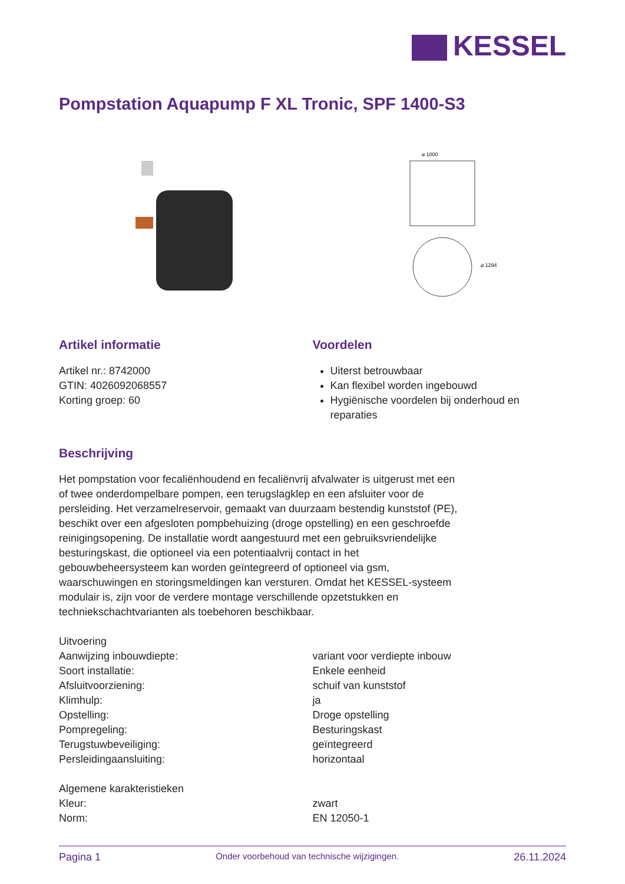KESSEL
Pompstation Aquapump F XL Tronic, SPF 1400-S3
⌀ 1000
⌀ 1294
Artikel informatie
Artikel nr.: 8742000
GTIN: 4026092068557
Korting groep: 60
Voordelen
Uiterst betrouwbaar
Kan flexibel worden ingebouwd
Hygiënische voordelen bij onderhoud en reparaties
Beschrijving
Het pompstation voor fecaliënhoudend en fecaliënvrij afvalwater is uitgerust met een of twee onderdompelbare pompen, een terugslagklep en een afsluiter voor de persleiding. Het verzamelreservoir, gemaakt van duurzaam bestendig kunststof (PE), beschikt over een afgesloten pompbehuizing (droge opstelling) en een geschroefde reinigingsopening. De installatie wordt aangestuurd met een gebruiksvriendelijke besturingskast, die optioneel via een potentiaalvrij contact in het gebouwbeheersysteem kan worden geïntegreerd of optioneel via gsm, waarschuwingen en storingsmeldingen kan versturen. Omdat het KESSEL-systeem modulair is, zijn voor de verdere montage verschillende opzetstukken en techniekschachtvarianten als toebehoren beschikbaar.
| Uitvoering | |
| Aanwijzing inbouwdiepte: | variant voor verdiepte inbouw |
| Soort installatie: | Enkele eenheid |
| Afsluitvoorziening: | schuif van kunststof |
| Klimhulp: | ja |
| Opstelling: | Droge opstelling |
| Pompregeling: | Besturingskast |
| Terugstuwbeveiliging: | geïntegreerd |
| Persleidingaansluiting: | horizontaal |
| Algemene karakteristieken | |
| Kleur: | zwart |
| Norm: | EN 12050-1 |
Pagina 1 Onder voorbehoud van technische wijzigingen. 26.11.2024